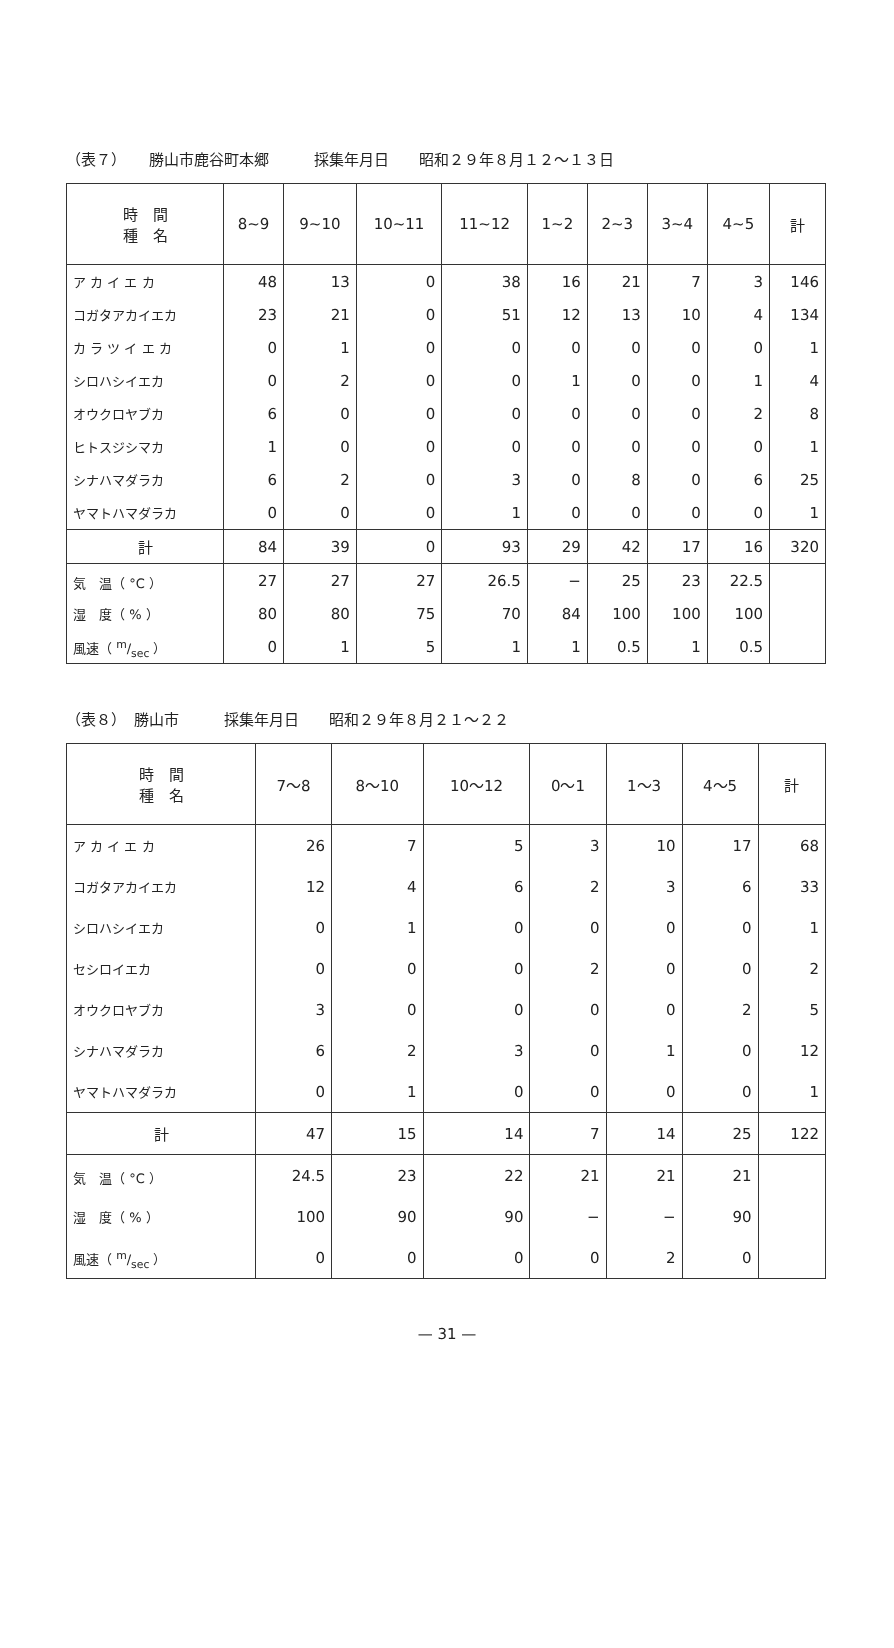（表７）　　勝山市鹿谷町本郷　　　採集年月日　　昭和２９年８月１２～１３日
| 時 間 種 名 | 8~9 | 9~10 | 10~11 | 11~12 | 1~2 | 2~3 | 3~4 | 4~5 | 計 |
| --- | --- | --- | --- | --- | --- | --- | --- | --- | --- |
| ア カ イ エ カ | 48 | 13 | 0 | 38 | 16 | 21 | 7 | 3 | 146 |
| コガタアカイエカ | 23 | 21 | 0 | 51 | 12 | 13 | 10 | 4 | 134 |
| カ ラ ツ イ エ カ | 0 | 1 | 0 | 0 | 0 | 0 | 0 | 0 | 1 |
| シロハシイエカ | 0 | 2 | 0 | 0 | 1 | 0 | 0 | 1 | 4 |
| オウクロヤブカ | 6 | 0 | 0 | 0 | 0 | 0 | 0 | 2 | 8 |
| ヒトスジシマカ | 1 | 0 | 0 | 0 | 0 | 0 | 0 | 0 | 1 |
| シナハマダラカ | 6 | 2 | 0 | 3 | 0 | 8 | 0 | 6 | 25 |
| ヤマトハマダラカ | 0 | 0 | 0 | 1 | 0 | 0 | 0 | 0 | 1 |
| 計 | 84 | 39 | 0 | 93 | 29 | 42 | 17 | 16 | 320 |
| 気 温（ °C ） | 27 | 27 | 27 | 26.5 | − | 25 | 23 | 22.5 | |
| 湿 度（ % ） | 80 | 80 | 75 | 70 | 84 | 100 | 100 | 100 | |
| 風速（ m/sec ） | 0 | 1 | 5 | 1 | 1 | 0.5 | 1 | 0.5 | |
（表８）　勝山市　　　採集年月日　　昭和２９年８月２１～２２
| 時 間 種 名 | 7～8 | 8～10 | 10～12 | 0～1 | 1～3 | 4～5 | 計 |
| --- | --- | --- | --- | --- | --- | --- | --- |
| ア カ イ エ カ | 26 | 7 | 5 | 3 | 10 | 17 | 68 |
| コガタアカイエカ | 12 | 4 | 6 | 2 | 3 | 6 | 33 |
| シロハシイエカ | 0 | 1 | 0 | 0 | 0 | 0 | 1 |
| セシロイエカ | 0 | 0 | 0 | 2 | 0 | 0 | 2 |
| オウクロヤブカ | 3 | 0 | 0 | 0 | 0 | 2 | 5 |
| シナハマダラカ | 6 | 2 | 3 | 0 | 1 | 0 | 12 |
| ヤマトハマダラカ | 0 | 1 | 0 | 0 | 0 | 0 | 1 |
| 計 | 47 | 15 | 14 | 7 | 14 | 25 | 122 |
| 気 温（ °C ） | 24.5 | 23 | 22 | 21 | 21 | 21 | |
| 湿 度（ % ） | 100 | 90 | 90 | − | − | 90 | |
| 風速（ m/sec ） | 0 | 0 | 0 | 0 | 2 | 0 | |
— 31 —